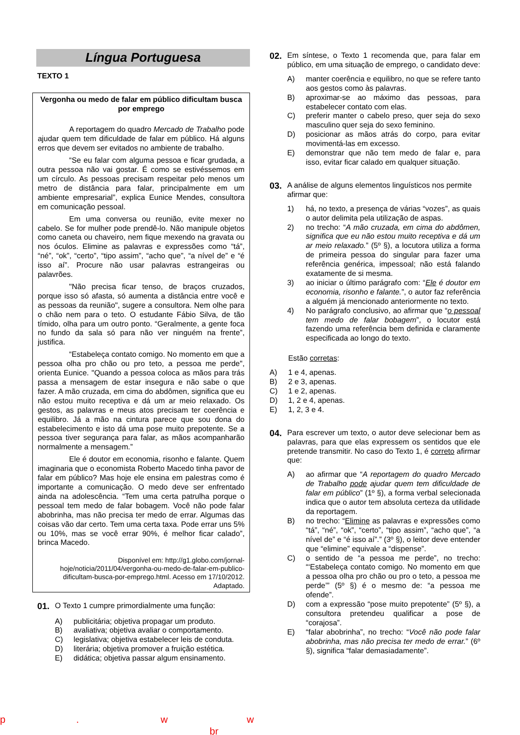Língua Portuguesa
TEXTO 1
Vergonha ou medo de falar em público dificultam busca por emprego
A reportagem do quadro Mercado de Trabalho pode ajudar quem tem dificuldade de falar em público. Há alguns erros que devem ser evitados no ambiente de trabalho.
“Se eu falar com alguma pessoa e ficar grudada, a outra pessoa não vai gostar. É como se estivéssemos em um círculo. As pessoas precisam respeitar pelo menos um metro de distância para falar, principalmente em um ambiente empresarial”, explica Eunice Mendes, consultora em comunicação pessoal.
Em uma conversa ou reunião, evite mexer no cabelo. Se for mulher pode prendê-lo. Não manipule objetos como caneta ou chaveiro, nem fique mexendo na gravata ou nos óculos. Elimine as palavras e expressões como “tá”, “né”, “ok”, “certo”, “tipo assim”, “acho que”, “a nível de” e “é isso aí”. Procure não usar palavras estrangeiras ou palavrões.
"Não precisa ficar tenso, de braços cruzados, porque isso só afasta, só aumenta a distância entre você e as pessoas da reunião", sugere a consultora. Nem olhe para o chão nem para o teto. O estudante Fábio Silva, de tão tímido, olha para um outro ponto. “Geralmente, a gente foca no fundo da sala só para não ver ninguém na frente”, justifica.
“Estabeleça contato comigo. No momento em que a pessoa olha pro chão ou pro teto, a pessoa me perde", orienta Eunice. "Quando a pessoa coloca as mãos para trás passa a mensagem de estar insegura e não sabe o que fazer. A mão cruzada, em cima do abdômen, significa que eu não estou muito receptiva e dá um ar meio relaxado. Os gestos, as palavras e meus atos precisam ter coerência e equilibro. Já a mão na cintura parece que sou dona do estabelecimento e isto dá uma pose muito prepotente. Se a pessoa tiver segurança para falar, as mãos acompanharão normalmente a mensagem.”
Ele é doutor em economia, risonho e falante. Quem imaginaria que o economista Roberto Macedo tinha pavor de falar em público? Mas hoje ele ensina em palestras como é importante a comunicação. O medo deve ser enfrentado ainda na adolescência. “Tem uma certa patrulha porque o pessoal tem medo de falar bobagem. Você não pode falar abobrinha, mas não precisa ter medo de errar. Algumas das coisas vão dar certo. Tem uma certa taxa. Pode errar uns 5% ou 10%, mas se você errar 90%, é melhor ficar calado”, brinca Macedo.
Disponível em: http://g1.globo.com/jornal-hoje/noticia/2011/04/vergonha-ou-medo-de-falar-em-publico-dificultam-busca-por-emprego.html. Acesso em 17/10/2012. Adaptado.
01. O Texto 1 cumpre primordialmente uma função:
A) publicitária; objetiva propagar um produto.
B) avaliativa; objetiva avaliar o comportamento.
C) legislativa; objetiva estabelecer leis de conduta.
D) literária; objetiva promover a fruição estética.
E) didática; objetiva passar algum ensinamento.
02. Em síntese, o Texto 1 recomenda que, para falar em público, em uma situação de emprego, o candidato deve:
A) manter coerência e equilibro, no que se refere tanto aos gestos como às palavras.
B) aproximar-se ao máximo das pessoas, para estabelecer contato com elas.
C) preferir manter o cabelo preso, quer seja do sexo masculino quer seja do sexo feminino.
D) posicionar as mãos atrás do corpo, para evitar movimentá-las em excesso.
E) demonstrar que não tem medo de falar e, para isso, evitar ficar calado em qualquer situação.
03. A análise de alguns elementos linguísticos nos permite afirmar que:
1) há, no texto, a presença de várias “vozes”, as quais o autor delimita pela utilização de aspas.
2) no trecho: “A mão cruzada, em cima do abdômen, significa que eu não estou muito receptiva e dá um ar meio relaxado.” (5º §), a locutora utiliza a forma de primeira pessoa do singular para fazer uma referência genérica, impessoal; não está falando exatamente de si mesma.
3) ao iniciar o último parágrafo com: “Ele é doutor em economia, risonho e falante.”, o autor faz referência a alguém já mencionado anteriormente no texto.
4) No parágrafo conclusivo, ao afirmar que “o pessoal tem medo de falar bobagem”, o locutor está fazendo uma referência bem definida e claramente especificada ao longo do texto.
Estão corretas:
A) 1 e 4, apenas.
B) 2 e 3, apenas.
C) 1 e 2, apenas.
D) 1, 2 e 4, apenas.
E) 1, 2, 3 e 4.
04. Para escrever um texto, o autor deve selecionar bem as palavras, para que elas expressem os sentidos que ele pretende transmitir. No caso do Texto 1, é correto afirmar que:
A) ao afirmar que “A reportagem do quadro Mercado de Trabalho pode ajudar quem tem dificuldade de falar em público” (1º §), a forma verbal selecionada indica que o autor tem absoluta certeza da utilidade da reportagem.
B) no trecho: “Elimine as palavras e expressões como “tá”, “né”, “ok”, “certo”, “tipo assim”, “acho que”, “a nível de” e “é isso aí”.” (3º §), o leitor deve entender que “elimine” equivale a “dispense”.
C) o sentido de “a pessoa me perde”, no trecho: “‘Estabeleça contato comigo. No momento em que a pessoa olha pro chão ou pro o teto, a pessoa me perde’” (5º §) é o mesmo de: “a pessoa me ofende”.
D) com a expressão “pose muito prepotente” (5º §), a consultora pretendeu qualificar a pose de “corajosa”.
E) “falar abobrinha”, no trecho: “Você não pode falar abobrinha, mas não precisa ter medo de errar.” (6º §), significa “falar demasiadamente”.
p . w w br